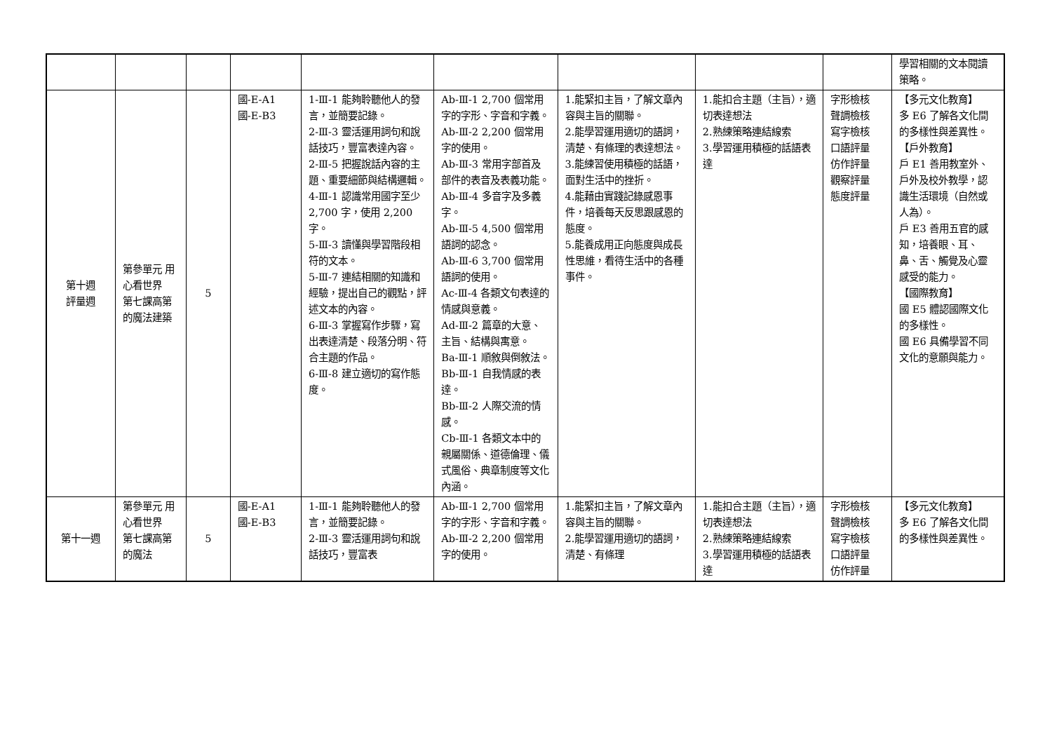| | | | | | | | | | 學習相關的文本閱讀策略。 |
| 第十週 評量週 | 第參單元 用心看世界 第七課高第的魔法建築 | 5 | 國-E-A1 國-E-B3 | 1-Ⅲ-1 能夠聆聽他人的發言，並簡要記錄。 2-Ⅲ-3 靈活運用詞句和說話技巧，豐富表達內容。 2-Ⅲ-5 把握說話內容的主題、重要細節與結構邏輯。 4-Ⅲ-1 認識常用國字至少 2,700 字，使用 2,200 字。 5-Ⅲ-3 讀懂與學習階段相符的文本。 5-Ⅲ-7 連結相關的知識和經驗，提出自己的觀點，評述文本的內容。 6-Ⅲ-3 掌握寫作步驟，寫出表達清楚、段落分明、符合主題的作品。 6-Ⅲ-8 建立適切的寫作態度。 | Ab-Ⅲ-1 2,700 個常用字的字形、字音和字義。 Ab-Ⅲ-2 2,200 個常用字的使用。 Ab-Ⅲ-3 常用字部首及部件的表音及表義功能。 Ab-Ⅲ-4 多音字及多義字。 Ab-Ⅲ-5 4,500 個常用語詞的認念。 Ab-Ⅲ-6 3,700 個常用語詞的使用。 Ac-Ⅲ-4 各類文句表達的情感與意義。 Ad-Ⅲ-2 篇章的大意、主旨、結構與寓意。 Ba-Ⅲ-1 順敘與倒敘法。 Bb-Ⅲ-1 自我情感的表達。 Bb-Ⅲ-2 人際交流的情感。 Cb-Ⅲ-1 各類文本中的親屬關係、道德倫理、儀式風俗、典章制度等文化內涵。 | 1.能緊扣主旨，了解文章內容與主旨的關聯。 2.能學習運用適切的語詞，清楚、有條理的表達想法。 3.能練習使用積極的話語，面對生活中的挫折。 4.能藉由實踐記錄感恩事件，培養每天反思跟感恩的態度。 5.能養成用正向態度與成長性思維，看待生活中的各種事件。 | 1.能扣合主題（主旨），適切表達想法 2.熟練策略連結線索 3.學習運用積極的話語表達 | 字形檢核 聲調檢核 寫字檢核 口語評量 仿作評量 觀察評量 態度評量 | 【多元文化教育】 多 E6 了解各文化間的多樣性與差異性。 【戶外教育】 戶 E1 善用教室外、戶外及校外教學，認識生活環境（自然或人為）。 戶 E3 善用五官的感知，培養眼、耳、鼻、舌、觸覺及心靈感受的能力。 【國際教育】 國 E5 體認國際文化的多樣性。 國 E6 具備學習不同文化的意願與能力。 |
| 第十一週 | 第參單元 用心看世界 第七課高第的魔法 | 5 | 國-E-A1 國-E-B3 | 1-Ⅲ-1 能夠聆聽他人的發言，並簡要記錄。 2-Ⅲ-3 靈活運用詞句和說話技巧，豐富表 | Ab-Ⅲ-1 2,700 個常用字的字形、字音和字義。 Ab-Ⅲ-2 2,200 個常用字的使用。 | 1.能緊扣主旨，了解文章內容與主旨的關聯。 2.能學習運用適切的語詞，清楚、有條理 | 1.能扣合主題（主旨），適切表達想法 2.熟練策略連結線索 3.學習運用積極的話語表達 | 字形檢核 聲調檢核 寫字檢核 口語評量 仿作評量 | 【多元文化教育】 多 E6 了解各文化間的多樣性與差異性。 |